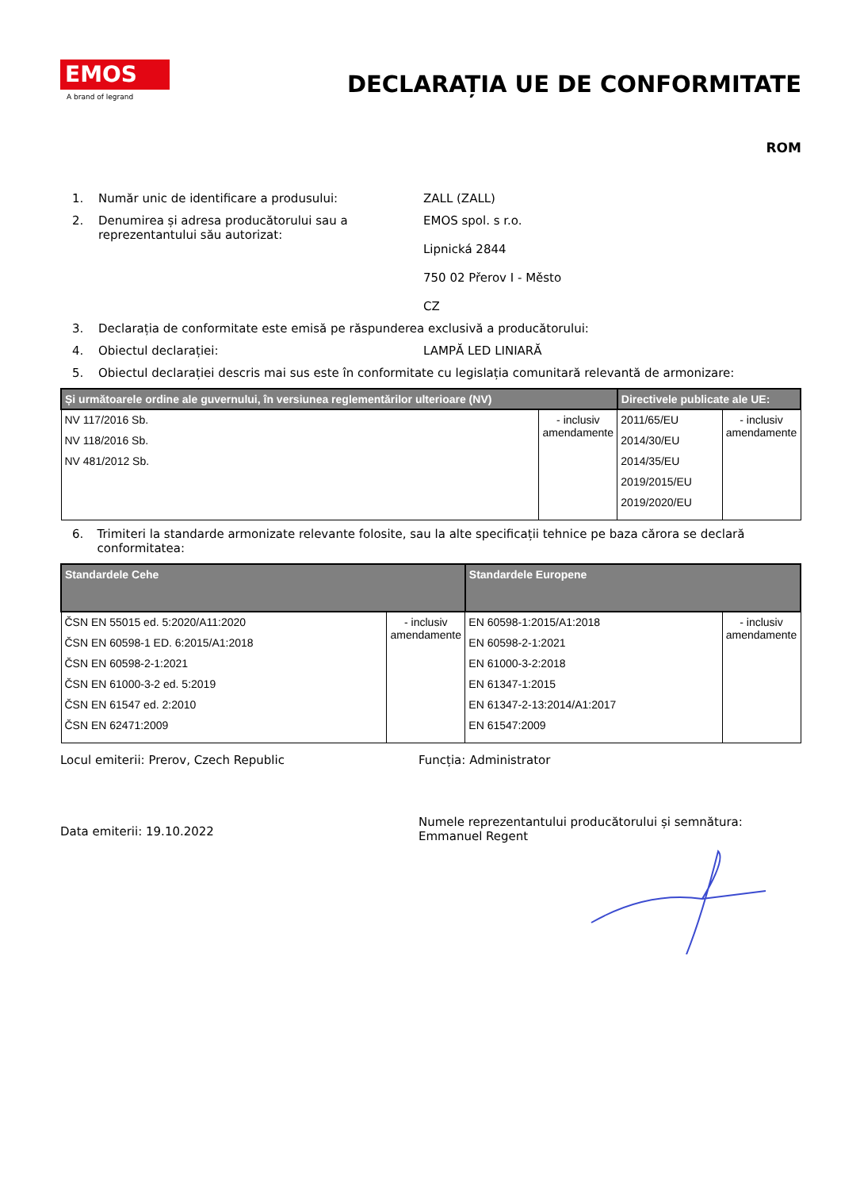EMOS
A brand of legrand
DECLARAȚIA UE DE CONFORMITATE
ROM
1. Număr unic de identificare a produsului: ZALL (ZALL)
2. Denumirea și adresa producătorului sau a reprezentantului său autorizat:
EMOS spol. s r.o.
Lipnická 2844
750 02 Přerov I - Město
CZ
3. Declarația de conformitate este emisă pe răspunderea exclusivă a producătorului:
4. Obiectul declarației: LAMPĂ LED LINIARĂ
5. Obiectul declarației descris mai sus este în conformitate cu legislația comunitară relevantă de armonizare:
| Și următoarele ordine ale guvernului, în versiunea reglementărilor ulterioare (NV) | | Directivele publicate ale UE: | |
| --- | --- | --- | --- |
| NV 117/2016 Sb. NV 118/2016 Sb. NV 481/2012 Sb. | - inclusiv amendamente | 2011/65/EU 2014/30/EU 2014/35/EU 2019/2015/EU 2019/2020/EU | - inclusiv amendamente |
6. Trimiteri la standarde armonizate relevante folosite, sau la alte specificații tehnice pe baza cărora se declară conformitatea:
| Standardele Cehe | | Standardele Europene | |
| --- | --- | --- | --- |
| ČSN EN 55015 ed. 5:2020/A11:2020 ČSN EN 60598-1 ED. 6:2015/A1:2018 ČSN EN 60598-2-1:2021 ČSN EN 61000-3-2 ed. 5:2019 ČSN EN 61547 ed. 2:2010 ČSN EN 62471:2009 | - inclusiv amendamente | EN 60598-1:2015/A1:2018 EN 60598-2-1:2021 EN 61000-3-2:2018 EN 61347-1:2015 EN 61347-2-13:2014/A1:2017 EN 61547:2009 | - inclusiv amendamente |
Locul emiterii: Prerov, Czech Republic Funcția: Administrator
Data emiterii: 19.10.2022
Numele reprezentantului producătorului și semnătura:
Emmanuel Regent